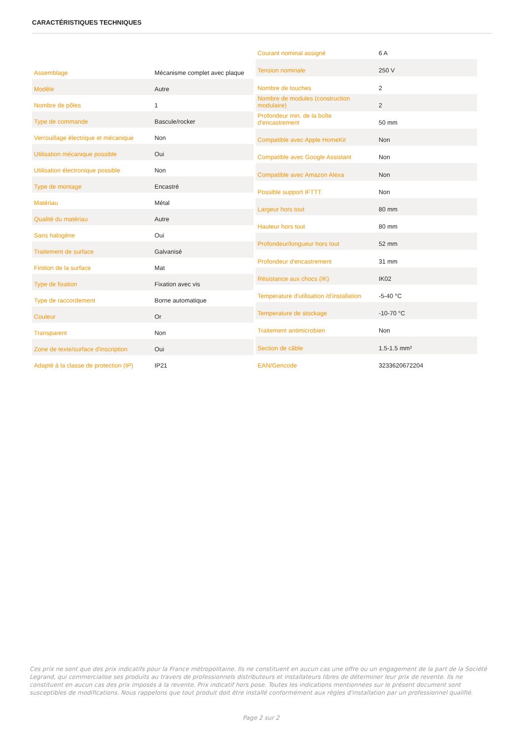CARACTÉRISTIQUES TECHNIQUES
| Assemblage | Mécanisme complet avec plaque |
| Modèle | Autre |
| Nombre de pôles | 1 |
| Type de commande | Bascule/rocker |
| Verrouillage électrique et mécanique | Non |
| Utilisation mécanique possible | Oui |
| Utilisation électronique possible | Non |
| Type de montage | Encastré |
| Matériau | Métal |
| Qualité du matériau | Autre |
| Sans halogène | Oui |
| Traitement de surface | Galvanisé |
| Finition de la surface | Mat |
| Type de fixation | Fixation avec vis |
| Type de raccordement | Borne automatique |
| Couleur | Or |
| Transparent | Non |
| Zone de texte/surface d'inscription | Oui |
| Adapté à la classe de protection (IP) | IP21 |
| Courant nominal assigné | 6 A |
| Tension nominale | 250 V |
| Nombre de touches | 2 |
| Nombre de modules (construction modulaire) | 2 |
| Profondeur min. de la boîte d'encastrement | 50 mm |
| Compatible avec Apple HomeKit | Non |
| Compatible avec Google Assistant | Non |
| Compatible avec Amazon Alexa | Non |
| Possible support IFTTT | Non |
| Largeur hors tout | 80 mm |
| Hauteur hors tout | 80 mm |
| Profondeur/longueur hors tout | 52 mm |
| Profondeur d'encastrement | 31 mm |
| Résistance aux chocs (IK) | IK02 |
| Temperature d'utilisation /d'installation | -5-40 °C |
| Temperature de stockage | -10-70 °C |
| Traitement antimicrobien | Non |
| Section de câble | 1.5-1.5 mm² |
| EAN/Gencode | 3233620672204 |
Ces prix ne sont que des prix indicatifs pour la France métropolitaine. Ils ne constituent en aucun cas une offre ou un engagement de la part de la Société Legrand, qui commercialise ses produits au travers de professionnels distributeurs et installateurs libres de déterminer leur prix de revente. Ils ne constituent en aucun cas des prix imposés à la revente. Prix indicatif hors pose. Toutes les indications mentionnées sur le présent document sont susceptibles de modifications. Nous rappelons que tout produit doit être installé conformément aux règles d'installation par un professionnel qualifié.
Page 2 sur 2